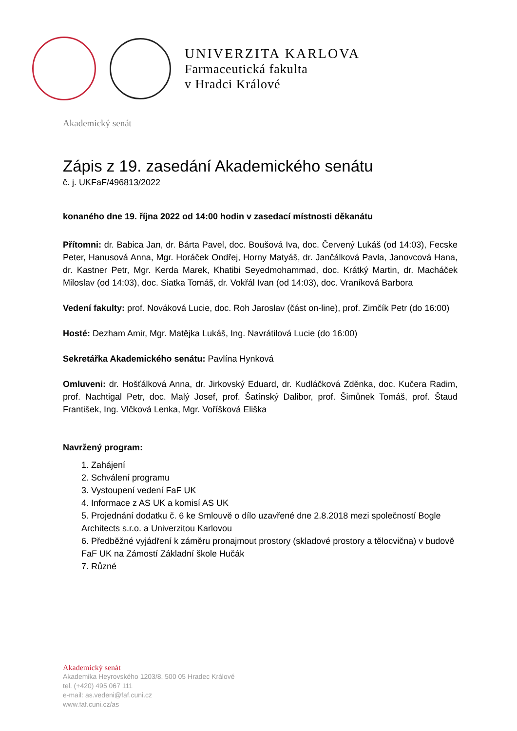UNIVERZITA KARLOVA
Farmaceutická fakulta
v Hradci Králové
Akademický senát
Zápis z 19. zasedání Akademického senátu
č. j. UKFaF/496813/2022
konaného dne 19. října 2022 od 14:00 hodin v zasedací místnosti děkanátu
Přítomni: dr. Babica Jan, dr. Bárta Pavel, doc. Boušová Iva, doc. Červený Lukáš (od 14:03), Fecske Peter, Hanusová Anna, Mgr. Horáček Ondřej, Horny Matyáš, dr. Jančálková Pavla, Janovcová Hana, dr. Kastner Petr, Mgr. Kerda Marek, Khatibi Seyedmohammad, doc. Krátký Martin, dr. Macháček Miloslav (od 14:03), doc. Siatka Tomáš, dr. Vokřál Ivan (od 14:03), doc. Vraníková Barbora
Vedení fakulty: prof. Nováková Lucie, doc. Roh Jaroslav (část on-line), prof. Zimčík Petr (do 16:00)
Hosté: Dezham Amir, Mgr. Matějka Lukáš, Ing. Navrátilová Lucie (do 16:00)
Sekretářka Akademického senátu: Pavlína Hynková
Omluveni: dr. Hošťálková Anna, dr. Jirkovský Eduard, dr. Kudláčková Zděnka, doc. Kučera Radim, prof. Nachtigal Petr, doc. Malý Josef, prof. Šatínský Dalibor, prof. Šimůnek Tomáš, prof. Štaud František, Ing. Vlčková Lenka, Mgr. Voříšková Eliška
Navržený program:
1. Zahájení
2. Schválení programu
3. Vystoupení vedení FaF UK
4. Informace z AS UK a komisí AS UK
5. Projednání dodatku č. 6 ke Smlouvě o dílo uzavřené dne 2.8.2018 mezi společností Bogle Architects s.r.o. a Univerzitou Karlovou
6. Předběžné vyjádření k záměru pronajmout prostory (skladové prostory a tělocvična) v budově FaF UK na Zámostí Základní škole Hučák
7. Různé
Akademický senát
Akademika Heyrovského 1203/8, 500 05 Hradec Králové
tel. (+420) 495 067 111
e-mail: as.vedeni@faf.cuni.cz
www.faf.cuni.cz/as